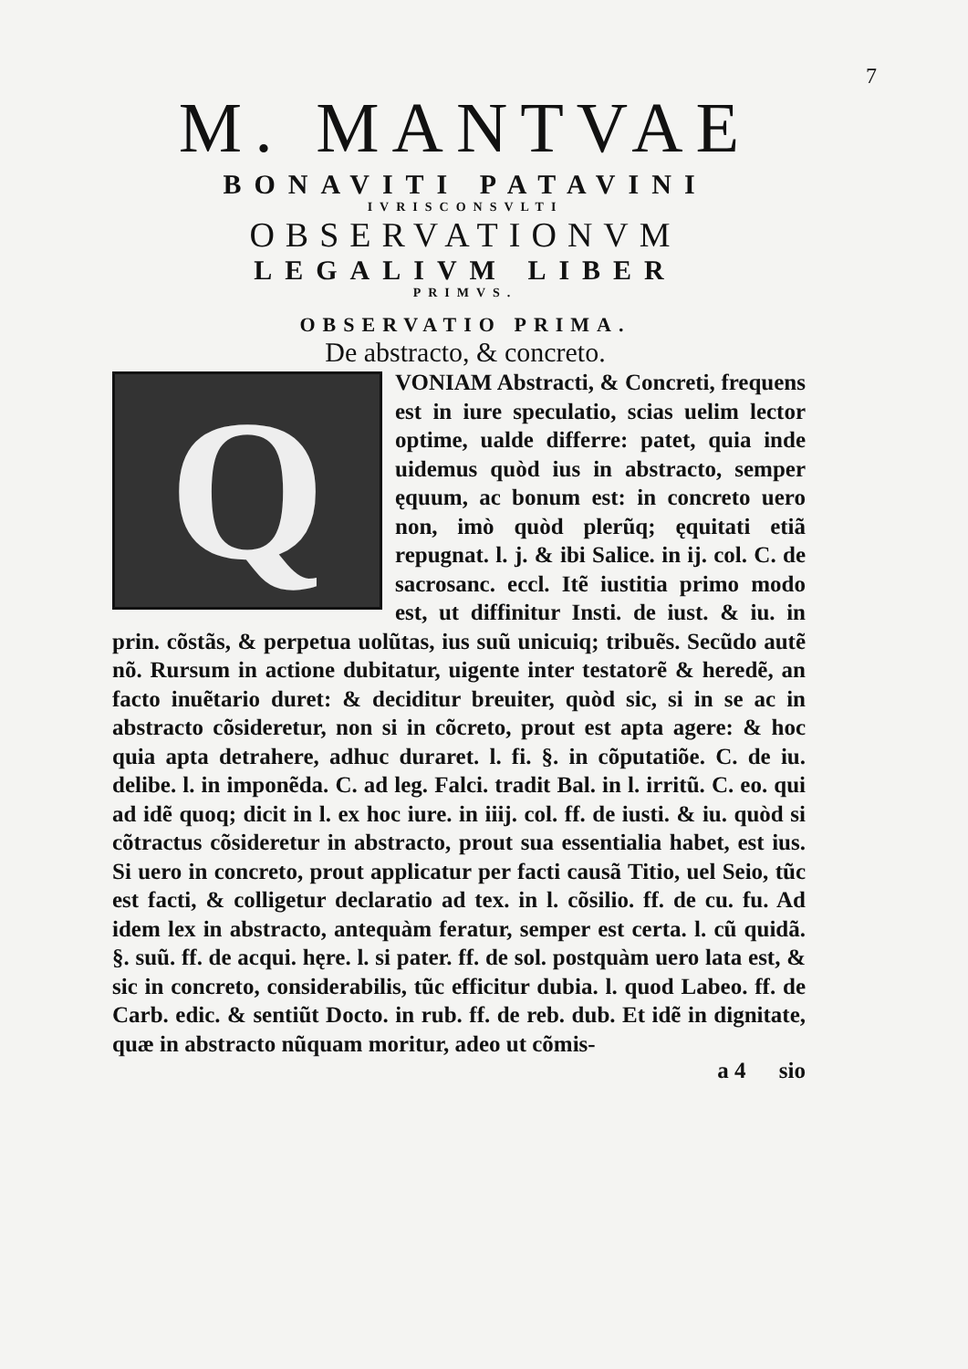7
M. MANTVAE
BONAVITI PATAVINI
IVRISCONSVLTI
OBSERVATIONVM
LEGALIVM LIBER
PRIMVS.
OBSERVATIO PRIMA.
De abstracto, & concreto.
Q
VONIAM Abstracti, & Concreti, frequens est in iure speculatio, scias uelim lector optime, ualde differre: patet, quia inde uidemus quòd ius in abstracto, semper ęquum, ac bonum est: in concreto uero non, imò quòd plerũq; ęquitati etiã repugnat. l. j. & ibi Salice. in ij. col. C. de sacrosanc. eccl. Itẽ iustitia primo modo est, ut diffinitur Insti. de iust. & iu. in prin. cõstãs, & perpetua uolũtas, ius suũ unicuiq; tribuẽs. Secũdo autẽ nõ. Rursum in actione dubitatur, uigente inter testatorẽ & heredẽ, an facto inuẽtario duret: & deciditur breuiter, quòd sic, si in se ac in abstracto cõsideretur, non si in cõcreto, prout est apta agere: & hoc quia apta detrahere, adhuc duraret. l. fi. §. in cõputatiõe. C. de iu. delibe. l. in imponẽda. C. ad leg. Falci. tradit Bal. in l. irritũ. C. eo. qui ad idẽ quoq; dicit in l. ex hoc iure. in iiij. col. ff. de iusti. & iu. quòd si cõtractus cõsideretur in abstracto, prout sua essentialia habet, est ius. Si uero in concreto, prout applicatur per facti causã Titio, uel Seio, tũc est facti, & colligetur declaratio ad tex. in l. cõsilio. ff. de cu. fu. Ad idem lex in abstracto, antequàm feratur, semper est certa. l. cũ quidã. §. suũ. ff. de acqui. hęre. l. si pater. ff. de sol. postquàm uero lata est, & sic in concreto, considerabilis, tũc efficitur dubia. l. quod Labeo. ff. de Carb. edic. & sentiũt Docto. in rub. ff. de reb. dub. Et idẽ in dignitate, quæ in abstracto nũquam moritur, adeo ut cõmis-
a 4 sio